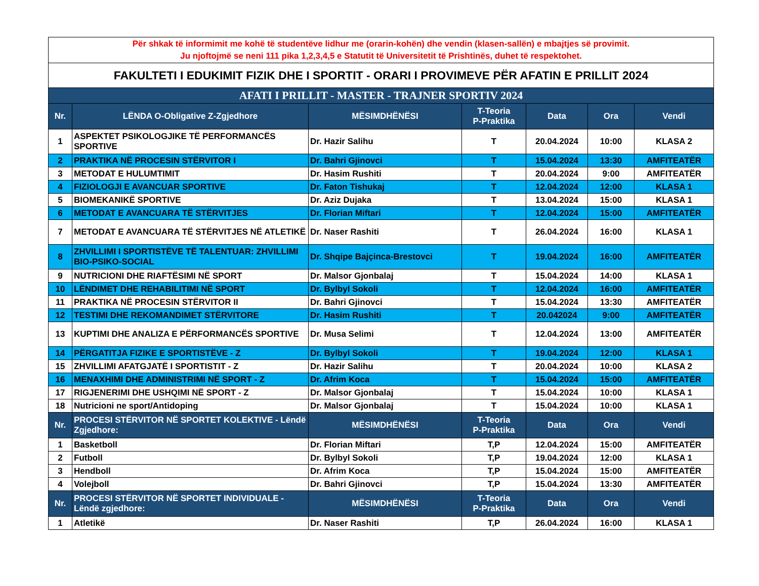| Për shkak të informimit me kohë të studentëve lidhur me (orarin-kohën) dhe vendin (klasen-sallën) e mbajtjes së provimit. Ju njoftojmë se neni 111 pika 1,2,3,4,5 e Statutit të Universitetit të Prishtinës, duhet të respektohet. | | | | | | |
| FAKULTETI I EDUKIMIT FIZIK DHE I SPORTIT - ORARI I PROVIMEVE PËR AFATIN E PRILLIT 2024 | | | | | | |
| AFATI I PRILLIT - MASTER - TRAJNER SPORTIV 2024 | | | | | | |
| Nr. | LËNDA O-Obligative Z-Zgjedhore | MËSIMDHËNËSI | T-Teoria P-Praktika | Data | Ora | Vendi |
| 1 | ASPEKTET PSIKOLOGJIKE TË PERFORMANCËS SPORTIVE | Dr. Hazir Salihu | T | 20.04.2024 | 10:00 | KLASA 2 |
| 2 | PRAKTIKA NË PROCESIN STËRVITOR I | Dr. Bahri Gjinovci | T | 15.04.2024 | 13:30 | AMFITEATËR |
| 3 | METODAT E HULUMTIMIT | Dr. Hasim Rushiti | T | 20.04.2024 | 9:00 | AMFITEATËR |
| 4 | FIZIOLOGJI E AVANCUAR SPORTIVE | Dr. Faton Tishukaj | T | 12.04.2024 | 12:00 | KLASA 1 |
| 5 | BIOMEKANIKË SPORTIVE | Dr. Aziz Dujaka | T | 13.04.2024 | 15:00 | KLASA 1 |
| 6 | METODAT E AVANCUARA TË STËRVITJES | Dr. Florian Miftari | T | 12.04.2024 | 15:00 | AMFITEATËR |
| 7 | METODAT E AVANCUARA TË STËRVITJES NË ATLETIKË | Dr. Naser Rashiti | T | 26.04.2024 | 16:00 | KLASA 1 |
| 8 | ZHVILLIMI I SPORTISTËVE TË TALENTUAR: ZHVILLIMI BIO-PSIKO-SOCIAL | Dr. Shqipe Bajçinca-Brestovci | T | 19.04.2024 | 16:00 | AMFITEATËR |
| 9 | NUTRICIONI DHE RIAFTËSIMI NË SPORT | Dr. Malsor Gjonbalaj | T | 15.04.2024 | 14:00 | KLASA 1 |
| 10 | LËNDIMET DHE REHABILITIMI NË SPORT | Dr. Bylbyl Sokoli | T | 12.04.2024 | 16:00 | AMFITEATËR |
| 11 | PRAKTIKA NË PROCESIN STËRVITOR II | Dr. Bahri Gjinovci | T | 15.04.2024 | 13:30 | AMFITEATËR |
| 12 | TESTIMI DHE REKOMANDIMET STËRVITORE | Dr. Hasim Rushiti | T | 20.042024 | 9:00 | AMFITEATËR |
| 13 | KUPTIMI DHE ANALIZA E PËRFORMANCËS SPORTIVE | Dr. Musa Selimi | T | 12.04.2024 | 13:00 | AMFITEATËR |
| 14 | PËRGATITJA FIZIKE E SPORTISTËVE - Z | Dr. Bylbyl Sokoli | T | 19.04.2024 | 12:00 | KLASA 1 |
| 15 | ZHVILLIMI AFATGJATË I SPORTISTIT - Z | Dr. Hazir Salihu | T | 20.04.2024 | 10:00 | KLASA 2 |
| 16 | MENAXHIMI DHE ADMINISTRIMI NË SPORT - Z | Dr. Afrim Koca | T | 15.04.2024 | 15:00 | AMFITEATËR |
| 17 | RIGJENERIMI DHE USHQIMI NË SPORT - Z | Dr. Malsor Gjonbalaj | T | 15.04.2024 | 10:00 | KLASA 1 |
| 18 | Nutricioni ne sport/Antidoping | Dr. Malsor Gjonbalaj | T | 15.04.2024 | 10:00 | KLASA 1 |
| Nr. | PROCESI STËRVITOR NË SPORTET KOLEKTIVE - Lëndë Zgjedhore: | MËSIMDHËNËSI | T-Teoria P-Praktika | Data | Ora | Vendi |
| 1 | Basketboll | Dr. Florian Miftari | T,P | 12.04.2024 | 15:00 | AMFITEATËR |
| 2 | Futboll | Dr. Bylbyl Sokoli | T,P | 19.04.2024 | 12:00 | KLASA 1 |
| 3 | Hendboll | Dr. Afrim Koca | T,P | 15.04.2024 | 15:00 | AMFITEATËR |
| 4 | Volejboll | Dr. Bahri Gjinovci | T,P | 15.04.2024 | 13:30 | AMFITEATËR |
| Nr. | PROCESI STËRVITOR NË SPORTET INDIVIDUALE - Lëndë zgjedhore: | MËSIMDHËNËSI | T-Teoria P-Praktika | Data | Ora | Vendi |
| 1 | Atletikë | Dr. Naser Rashiti | T,P | 26.04.2024 | 16:00 | KLASA 1 |